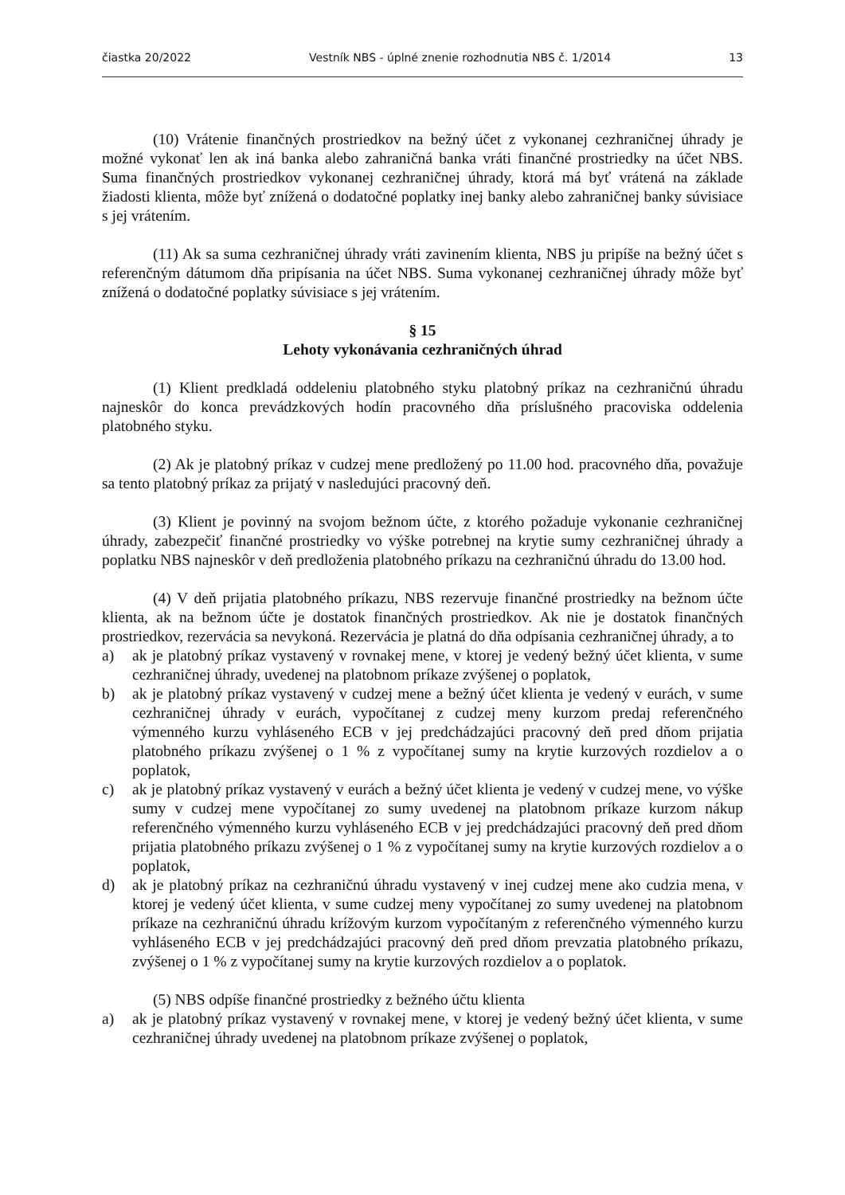čiastka 20/2022 Vestník NBS - úplné znenie rozhodnutia NBS č. 1/2014 13
(10) Vrátenie finančných prostriedkov na bežný účet z vykonanej cezhraničnej úhrady je možné vykonať len ak iná banka alebo zahraničná banka vráti finančné prostriedky na účet NBS. Suma finančných prostriedkov vykonanej cezhraničnej úhrady, ktorá má byť vrátená na základe žiadosti klienta, môže byť znížená o dodatočné poplatky inej banky alebo zahraničnej banky súvisiace s jej vrátením.
(11) Ak sa suma cezhraničnej úhrady vráti zavinením klienta, NBS ju pripíše na bežný účet s referenčným dátumom dňa pripísania na účet NBS. Suma vykonanej cezhraničnej úhrady môže byť znížená o dodatočné poplatky súvisiace s jej vrátením.
§ 15
Lehoty vykonávania cezhraničných úhrad
(1) Klient predkladá oddeleniu platobného styku platobný príkaz na cezhraničnú úhradu najneskôr do konca prevádzkových hodín pracovného dňa príslušného pracoviska oddelenia platobného styku.
(2) Ak je platobný príkaz v cudzej mene predložený po 11.00 hod. pracovného dňa, považuje sa tento platobný príkaz za prijatý v nasledujúci pracovný deň.
(3) Klient je povinný na svojom bežnom účte, z ktorého požaduje vykonanie cezhraničnej úhrady, zabezpečiť finančné prostriedky vo výške potrebnej na krytie sumy cezhraničnej úhrady a poplatku NBS najneskôr v deň predloženia platobného príkazu na cezhraničnú úhradu do 13.00 hod.
(4) V deň prijatia platobného príkazu, NBS rezervuje finančné prostriedky na bežnom účte klienta, ak na bežnom účte je dostatok finančných prostriedkov. Ak nie je dostatok finančných prostriedkov, rezervácia sa nevykoná. Rezervácia je platná do dňa odpísania cezhraničnej úhrady, a to
a) ak je platobný príkaz vystavený v rovnakej mene, v ktorej je vedený bežný účet klienta, v sume cezhraničnej úhrady, uvedenej na platobnom príkaze zvýšenej o poplatok,
b) ak je platobný príkaz vystavený v cudzej mene a bežný účet klienta je vedený v eurách, v sume cezhraničnej úhrady v eurách, vypočítanej z cudzej meny kurzom predaj referenčného výmenného kurzu vyhláseného ECB v jej predchádzajúci pracovný deň pred dňom prijatia platobného príkazu zvýšenej o 1 % z vypočítanej sumy na krytie kurzových rozdielov a o poplatok,
c) ak je platobný príkaz vystavený v eurách a bežný účet klienta je vedený v cudzej mene, vo výške sumy v cudzej mene vypočítanej zo sumy uvedenej na platobnom príkaze kurzom nákup referenčného výmenného kurzu vyhláseného ECB v jej predchádzajúci pracovný deň pred dňom prijatia platobného príkazu zvýšenej o 1 % z vypočítanej sumy na krytie kurzových rozdielov a o poplatok,
d) ak je platobný príkaz na cezhraničnú úhradu vystavený v inej cudzej mene ako cudzia mena, v ktorej je vedený účet klienta, v sume cudzej meny vypočítanej zo sumy uvedenej na platobnom príkaze na cezhraničnú úhradu krížovým kurzom vypočítaným z referenčného výmenného kurzu vyhláseného ECB v jej predchádzajúci pracovný deň pred dňom prevzatia platobného príkazu, zvýšenej o 1 % z vypočítanej sumy na krytie kurzových rozdielov a o poplatok.
(5) NBS odpíše finančné prostriedky z bežného účtu klienta
a) ak je platobný príkaz vystavený v rovnakej mene, v ktorej je vedený bežný účet klienta, v sume cezhraničnej úhrady uvedenej na platobnom príkaze zvýšenej o poplatok,